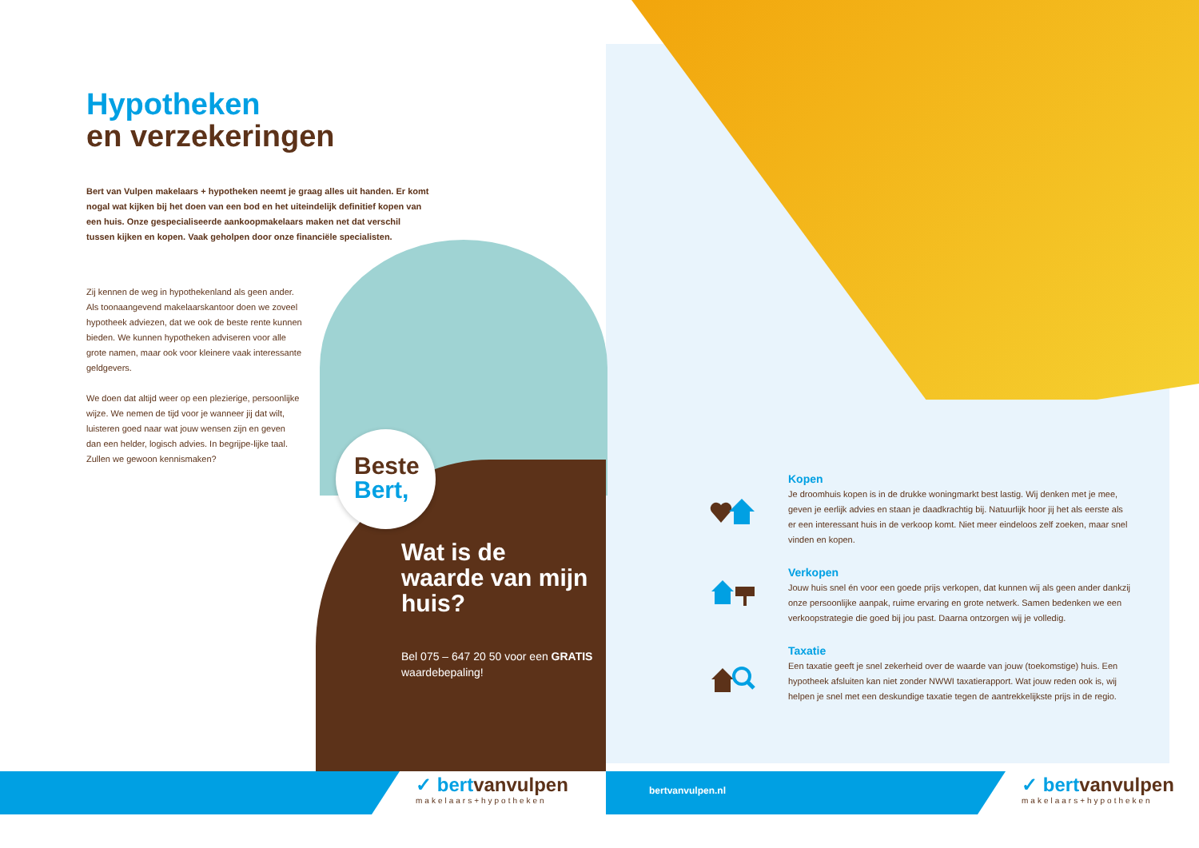Hypotheken
en verzekeringen
Bert van Vulpen makelaars + hypotheken neemt je graag alles uit handen. Er komt nogal wat kijken bij het doen van een bod en het uiteindelijk definitief kopen van een huis. Onze gespecialiseerde aankoopmakelaars maken net dat verschil tussen kijken en kopen. Vaak geholpen door onze financiële specialisten.
Zij kennen de weg in hypothekenland als geen ander. Als toonaangevend makelaarskantoor doen we zoveel hypotheek adviezen, dat we ook de beste rente kunnen bieden. We kunnen hypotheken adviseren voor alle grote namen, maar ook voor kleinere vaak interessante geldgevers.
We doen dat altijd weer op een plezierige, persoonlijke wijze. We nemen de tijd voor je wanneer jij dat wilt, luisteren goed naar wat jouw wensen zijn en geven dan een helder, logisch advies. In begrijpe-lijke taal. Zullen we gewoon kennismaken?
Beste
Bert,
Wat is de waarde van mijn huis?
Bel 075 – 647 20 50 voor een GRATIS waardebepaling!
Kopen
Je droomhuis kopen is in de drukke woningmarkt best lastig. Wij denken met je mee, geven je eerlijk advies en staan je daadkrachtig bij. Natuurlijk hoor jij het als eerste als er een interessant huis in de verkoop komt. Niet meer eindeloos zelf zoeken, maar snel vinden en kopen.
Verkopen
Jouw huis snel én voor een goede prijs verkopen, dat kunnen wij als geen ander dankzij onze persoonlijke aanpak, ruime ervaring en grote netwerk. Samen bedenken we een verkoopstrategie die goed bij jou past. Daarna ontzorgen wij je volledig.
Taxatie
Een taxatie geeft je snel zekerheid over de waarde van jouw (toekomstige) huis. Een hypotheek afsluiten kan niet zonder NWWI taxatierapport. Wat jouw reden ook is, wij helpen je snel met een deskundige taxatie tegen de aantrekkelijkste prijs in de regio.
✓ bertvanvulpen
makelaars+hypotheken
bertvanvulpen.nl
✓ bertvanvulpen
makelaars+hypotheken